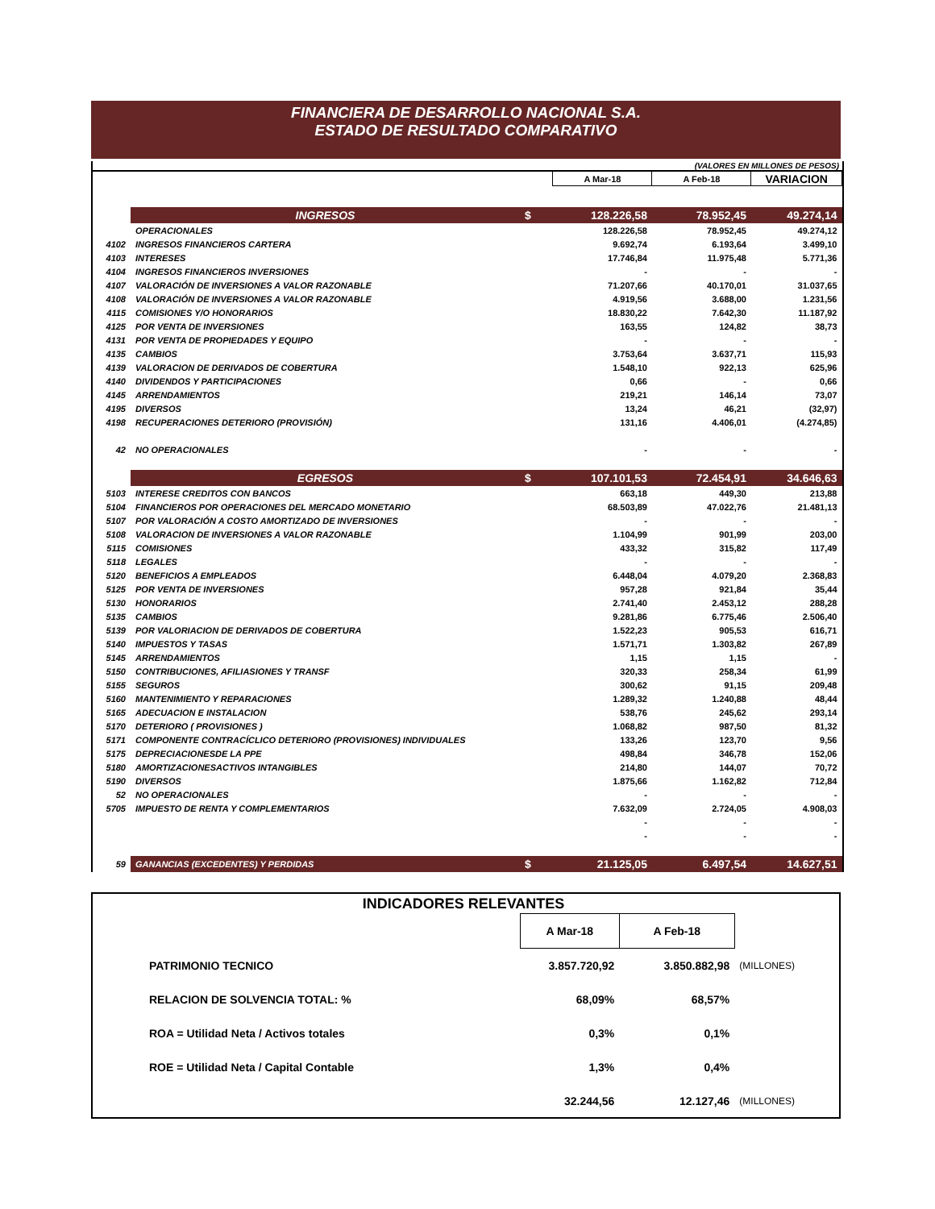FINANCIERA DE DESARROLLO NACIONAL S.A.
ESTADO DE RESULTADO COMPARATIVO
(VALORES EN MILLONES DE PESOS)
| | | | A Mar-18 | A Feb-18 | VARIACION |
| | INGRESOS | $ | 128.226,58 | 78.952,45 | 49.274,14 |
| | OPERACIONALES | | 128.226,58 | 78.952,45 | 49.274,12 |
| 4102 | INGRESOS FINANCIEROS CARTERA | | 9.692,74 | 6.193,64 | 3.499,10 |
| 4103 | INTERESES | | 17.746,84 | 11.975,48 | 5.771,36 |
| 4104 | INGRESOS FINANCIEROS INVERSIONES | | - | - | - |
| 4107 | VALORACIÓN DE INVERSIONES A VALOR RAZONABLE | | 71.207,66 | 40.170,01 | 31.037,65 |
| 4108 | VALORACIÓN DE INVERSIONES A VALOR RAZONABLE | | 4.919,56 | 3.688,00 | 1.231,56 |
| 4115 | COMISIONES Y/O HONORARIOS | | 18.830,22 | 7.642,30 | 11.187,92 |
| 4125 | POR VENTA DE INVERSIONES | | 163,55 | 124,82 | 38,73 |
| 4131 | POR VENTA DE PROPIEDADES Y EQUIPO | | - | - | - |
| 4135 | CAMBIOS | | 3.753,64 | 3.637,71 | 115,93 |
| 4139 | VALORACION DE DERIVADOS DE COBERTURA | | 1.548,10 | 922,13 | 625,96 |
| 4140 | DIVIDENDOS Y PARTICIPACIONES | | 0,66 | - | 0,66 |
| 4145 | ARRENDAMIENTOS | | 219,21 | 146,14 | 73,07 |
| 4195 | DIVERSOS | | 13,24 | 46,21 | (32,97) |
| 4198 | RECUPERACIONES DETERIORO (PROVISIÓN) | | 131,16 | 4.406,01 | (4.274,85) |
| 42 | NO OPERACIONALES | | - | - | - |
| | EGRESOS | $ | 107.101,53 | 72.454,91 | 34.646,63 |
| 5103 | INTERESE CREDITOS CON BANCOS | | 663,18 | 449,30 | 213,88 |
| 5104 | FINANCIEROS POR OPERACIONES DEL MERCADO MONETARIO | | 68.503,89 | 47.022,76 | 21.481,13 |
| 5107 | POR VALORACIÓN A COSTO AMORTIZADO DE INVERSIONES | | - | - | - |
| 5108 | VALORACION DE INVERSIONES A VALOR RAZONABLE | | 1.104,99 | 901,99 | 203,00 |
| 5115 | COMISIONES | | 433,32 | 315,82 | 117,49 |
| 5118 | LEGALES | | - | - | - |
| 5120 | BENEFICIOS A EMPLEADOS | | 6.448,04 | 4.079,20 | 2.368,83 |
| 5125 | POR VENTA DE INVERSIONES | | 957,28 | 921,84 | 35,44 |
| 5130 | HONORARIOS | | 2.741,40 | 2.453,12 | 288,28 |
| 5135 | CAMBIOS | | 9.281,86 | 6.775,46 | 2.506,40 |
| 5139 | POR VALORIACION DE DERIVADOS DE COBERTURA | | 1.522,23 | 905,53 | 616,71 |
| 5140 | IMPUESTOS Y TASAS | | 1.571,71 | 1.303,82 | 267,89 |
| 5145 | ARRENDAMIENTOS | | 1,15 | 1,15 | - |
| 5150 | CONTRIBUCIONES, AFILIASIONES Y TRANSF | | 320,33 | 258,34 | 61,99 |
| 5155 | SEGUROS | | 300,62 | 91,15 | 209,48 |
| 5160 | MANTENIMIENTO Y REPARACIONES | | 1.289,32 | 1.240,88 | 48,44 |
| 5165 | ADECUACION E INSTALACION | | 538,76 | 245,62 | 293,14 |
| 5170 | DETERIORO ( PROVISIONES ) | | 1.068,82 | 987,50 | 81,32 |
| 5171 | COMPONENTE CONTRACÍCLICO DETERIORO (PROVISIONES) INDIVIDUALES | | 133,26 | 123,70 | 9,56 |
| 5175 | DEPRECIACIONESDE LA PPE | | 498,84 | 346,78 | 152,06 |
| 5180 | AMORTIZACIONESACTIVOS INTANGIBLES | | 214,80 | 144,07 | 70,72 |
| 5190 | DIVERSOS | | 1.875,66 | 1.162,82 | 712,84 |
| 52 | NO OPERACIONALES | | - | - | - |
| 5705 | IMPUESTO DE RENTA Y COMPLEMENTARIOS | | 7.632,09 | 2.724,05 | 4.908,03 |
| | | | - | - | - |
| | | | - | - | - |
| 59 | GANANCIAS (EXCEDENTES) Y PERDIDAS | $ | 21.125,05 | 6.497,54 | 14.627,51 |
| INDICADORES RELEVANTES | | | |
| | A Mar-18 | A Feb-18 | |
| PATRIMONIO TECNICO | 3.857.720,92 | 3.850.882,98 | (MILLONES) |
| RELACION DE SOLVENCIA TOTAL: % | 68,09% | 68,57% | |
| ROA = Utilidad Neta / Activos totales | 0,3% | 0,1% | |
| ROE = Utilidad Neta / Capital Contable | 1,3% | 0,4% | |
| | 32.244,56 | 12.127,46 | (MILLONES) |